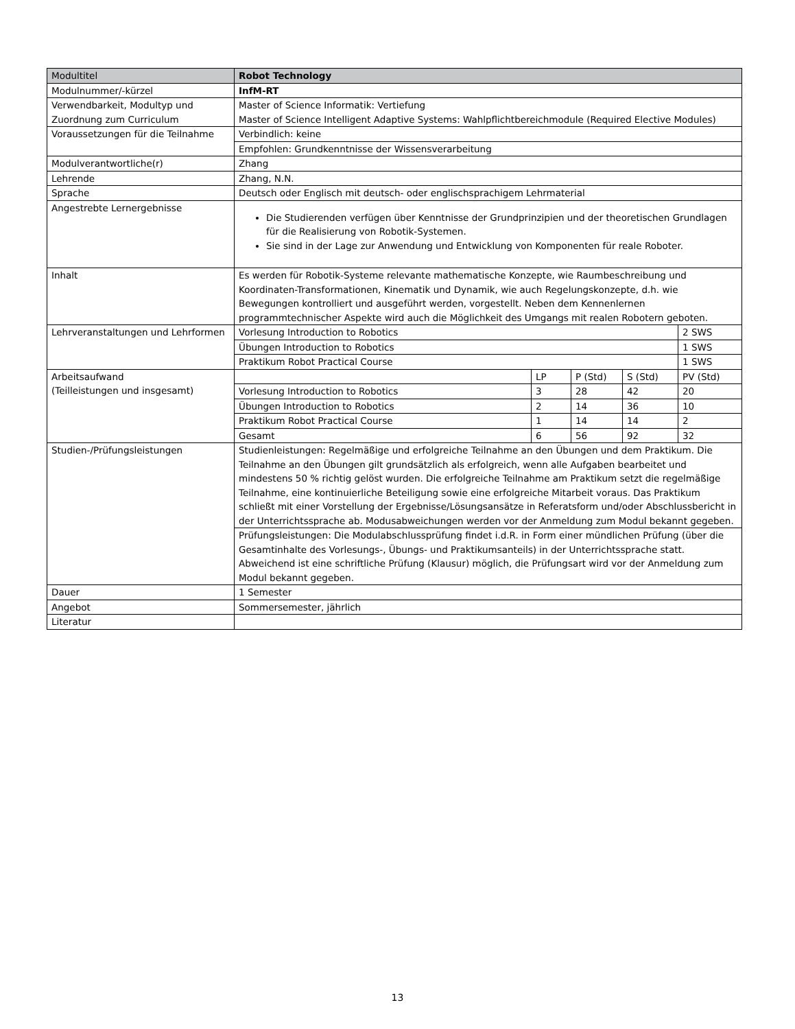| Modultitel | Robot Technology | | | | |
| Modulnummer/-kürzel | InfM-RT | | | | |
| Verwendbarkeit, Modultyp und Zuordnung zum Curriculum | Master of Science Informatik: Vertiefung Master of Science Intelligent Adaptive Systems: Wahlpflichtbereichmodule (Required Elective Modules) | | | | |
| Voraussetzungen für die Teilnahme | Verbindlich: keine | | | | |
| | Empfohlen: Grundkenntnisse der Wissensverarbeitung | | | | |
| Modulverantwortliche(r) | Zhang | | | | |
| Lehrende | Zhang, N.N. | | | | |
| Sprache | Deutsch oder Englisch mit deutsch- oder englischsprachigem Lehrmaterial | | | | |
| Angestrebte Lernergebnisse | Die Studierenden verfügen über Kenntnisse der Grundprinzipien und der theoretischen Grundlagen für die Realisierung von Robotik-Systemen. Sie sind in der Lage zur Anwendung und Entwicklung von Komponenten für reale Roboter. | | | | |
| Inhalt | Es werden für Robotik-Systeme relevante mathematische Konzepte, wie Raumbeschreibung und Koordinaten-Transformationen, Kinematik und Dynamik, wie auch Regelungskonzepte, d.h. wie Bewegungen kontrolliert und ausgeführt werden, vorgestellt. Neben dem Kennenlernen programmtechnischer Aspekte wird auch die Möglichkeit des Umgangs mit realen Robotern geboten. | | | | |
| Lehrveranstaltungen und Lehrformen | Vorlesung Introduction to Robotics | | | | 2 SWS |
| | Übungen Introduction to Robotics | | | | 1 SWS |
| | Praktikum Robot Practical Course | | | | 1 SWS |
| Arbeitsaufwand (Teilleistungen und insgesamt) | | LP | P (Std) | S (Std) | PV (Std) |
| | Vorlesung Introduction to Robotics | 3 | 28 | 42 | 20 |
| | Übungen Introduction to Robotics | 2 | 14 | 36 | 10 |
| | Praktikum Robot Practical Course | 1 | 14 | 14 | 2 |
| | Gesamt | 6 | 56 | 92 | 32 |
| Studien-/Prüfungsleistungen | Studienleistungen: Regelmäßige und erfolgreiche Teilnahme an den Übungen und dem Praktikum. Die Teilnahme an den Übungen gilt grundsätzlich als erfolgreich, wenn alle Aufgaben bearbeitet und mindestens 50 % richtig gelöst wurden. Die erfolgreiche Teilnahme am Praktikum setzt die regelmäßige Teilnahme, eine kontinuierliche Beteiligung sowie eine erfolgreiche Mitarbeit voraus. Das Praktikum schließt mit einer Vorstellung der Ergebnisse/Lösungsansätze in Referatsform und/oder Abschlussbericht in der Unterrichtssprache ab. Modusabweichungen werden vor der Anmeldung zum Modul bekannt gegeben. | | | | |
| | Prüfungsleistungen: Die Modulabschlussprüfung findet i.d.R. in Form einer mündlichen Prüfung (über die Gesamtinhalte des Vorlesungs-, Übungs- und Praktikumsanteils) in der Unterrichtssprache statt. Abweichend ist eine schriftliche Prüfung (Klausur) möglich, die Prüfungsart wird vor der Anmeldung zum Modul bekannt gegeben. | | | | |
| Dauer | 1 Semester | | | | |
| Angebot | Sommersemester, jährlich | | | | |
| Literatur | | | | | |
13